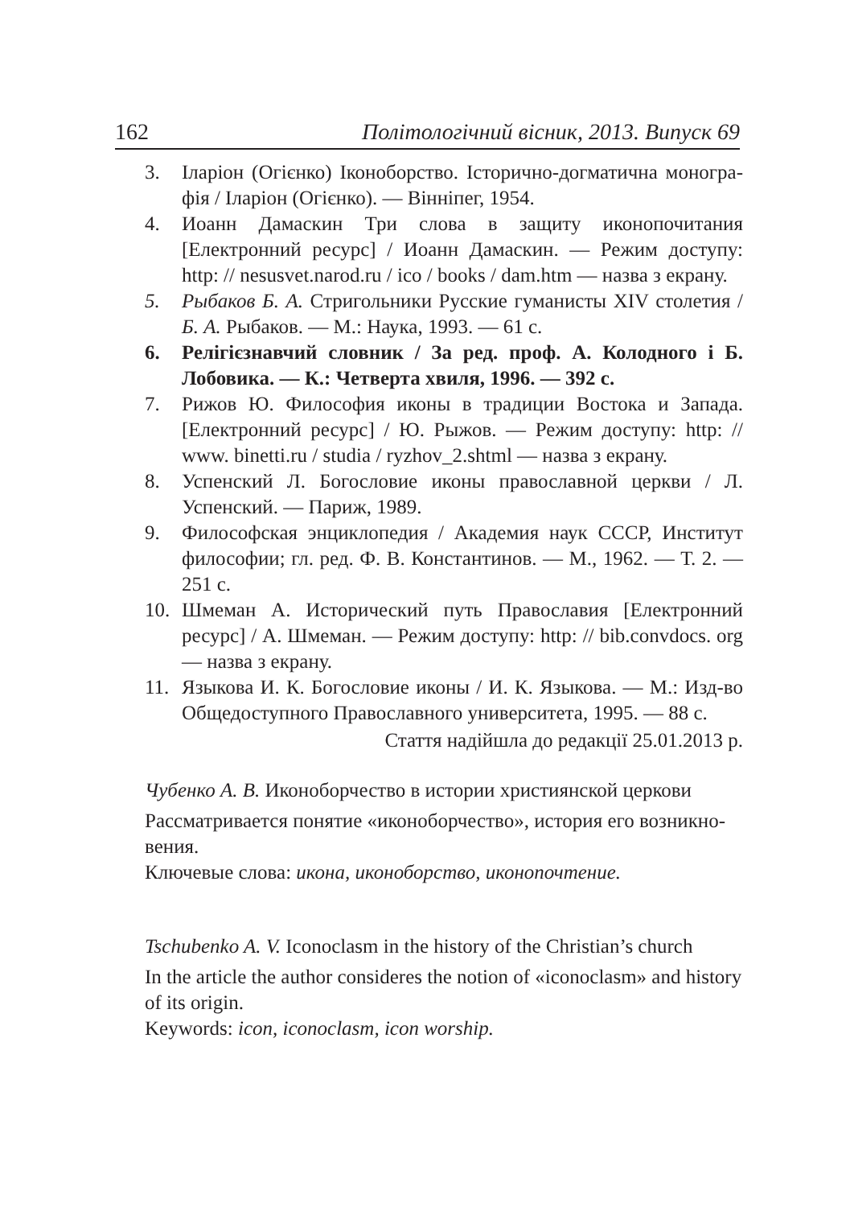162 Політологічний вісник, 2013. Випуск 69
3. Іларіон (Огієнко) Іконоборство. Історично-догматична моногра­фія / Іларіон (Огієнко). — Вінніпег, 1954.
4. Иоанн Дамаскин Три слова в защиту иконопочитания [Електронний ресурс] / Иоанн Дамаскин. — Режим доступу: http: // nesusvet.narod.ru / ico / books / dam.htm — назва з екрану.
5. Рыбаков Б. А. Стригольники Русские гуманисты XIV столе­тия / Б. А. Рыбаков. — М.: Наука, 1993. — 61 с.
6. Релігієзнавчий словник / За ред. проф. А. Колодного і Б. Лобовика. — К.: Четверта хвиля, 1996. — 392 с.
7. Рижов Ю. Философия иконы в традиции Востока и Запада. [Електронний ресурс] / Ю. Рыжов. — Режим доступу: http: // www. binetti.ru / studia / ryzhov_2.shtml — назва з екрану.
8. Успенский Л. Богословие иконы православной церкви / Л. Успенский. — Париж, 1989.
9. Философская энциклопедия / Академия наук СССР, Институт философии; гл. ред. Ф. В. Константинов. — М., 1962. — Т. 2. — 251 с.
10. Шмеман А. Исторический путь Православия [Електронний ресурс] / А. Шмеман. — Режим доступу: http: // bib.convdocs. org — назва з екрану.
11. Языкова И. К. Богословие иконы / И. К. Языкова. — М.: Изд-во Общедоступного Православного университета, 1995. — 88 с.
Стаття надійшла до редакції 25.01.2013 р.
Чубенко А. В. Иконоборчество в истории християнской церкови
Рассматривается понятие «иконоборчество», история его возникно­вения.
Ключевые слова: икона, иконоборство, иконопочтение.
Tschubenko A. V. Iconoclasm in the history of the Christian’s church
In the article the author consideres the notion of «iconoclasm» and history of its origin.
Keywords: icon, iconoclasm, icon worship.